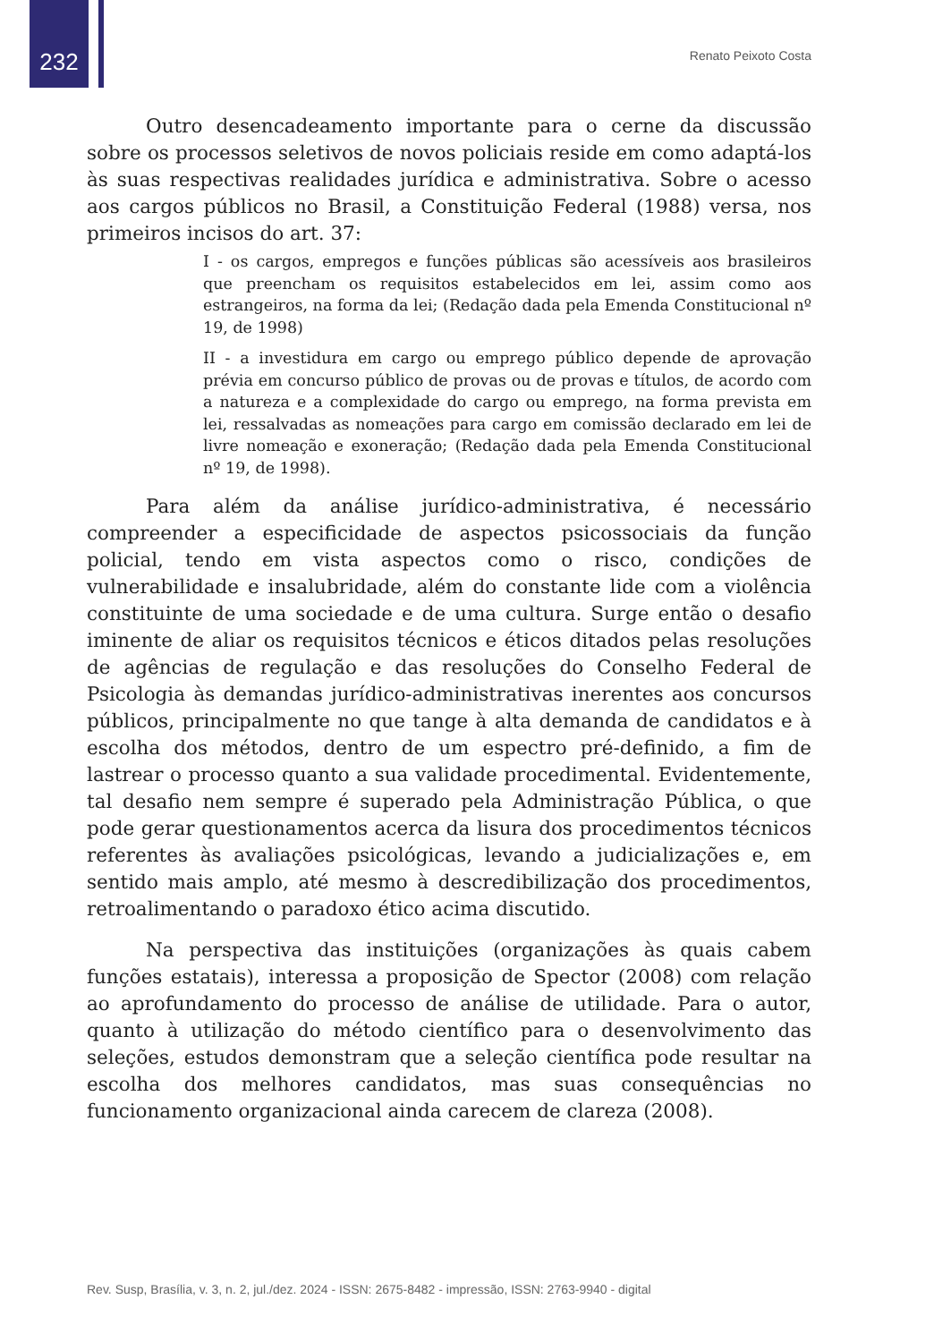232
Renato Peixoto Costa
Outro desencadeamento importante para o cerne da discussão sobre os processos seletivos de novos policiais reside em como adaptá-los às suas respectivas realidades jurídica e administrativa. Sobre o acesso aos cargos públicos no Brasil, a Constituição Federal (1988) versa, nos primeiros incisos do art. 37:
I - os cargos, empregos e funções públicas são acessíveis aos brasileiros que preencham os requisitos estabelecidos em lei, assim como aos estrangeiros, na forma da lei; (Redação dada pela Emenda Constitucional nº 19, de 1998)
II - a investidura em cargo ou emprego público depende de aprovação prévia em concurso público de provas ou de provas e títulos, de acordo com a natureza e a complexidade do cargo ou emprego, na forma prevista em lei, ressalvadas as nomeações para cargo em comissão declarado em lei de livre nomeação e exoneração; (Redação dada pela Emenda Constitucional nº 19, de 1998).
Para além da análise jurídico-administrativa, é necessário compreender a especificidade de aspectos psicossociais da função policial, tendo em vista aspectos como o risco, condições de vulnerabilidade e insalubridade, além do constante lide com a violência constituinte de uma sociedade e de uma cultura. Surge então o desafio iminente de aliar os requisitos técnicos e éticos ditados pelas resoluções de agências de regulação e das resoluções do Conselho Federal de Psicologia às demandas jurídico-administrativas inerentes aos concursos públicos, principalmente no que tange à alta demanda de candidatos e à escolha dos métodos, dentro de um espectro pré-definido, a fim de lastrear o processo quanto a sua validade procedimental. Evidentemente, tal desafio nem sempre é superado pela Administração Pública, o que pode gerar questionamentos acerca da lisura dos procedimentos técnicos referentes às avaliações psicológicas, levando a judicializações e, em sentido mais amplo, até mesmo à descredibilização dos procedimentos, retroalimentando o paradoxo ético acima discutido.
Na perspectiva das instituições (organizações às quais cabem funções estatais), interessa a proposição de Spector (2008) com relação ao aprofundamento do processo de análise de utilidade. Para o autor, quanto à utilização do método científico para o desenvolvimento das seleções, estudos demonstram que a seleção científica pode resultar na escolha dos melhores candidatos, mas suas consequências no funcionamento organizacional ainda carecem de clareza (2008).
Rev. Susp, Brasília, v. 3, n. 2, jul./dez. 2024 - ISSN: 2675-8482 - impressão, ISSN: 2763-9940 - digital